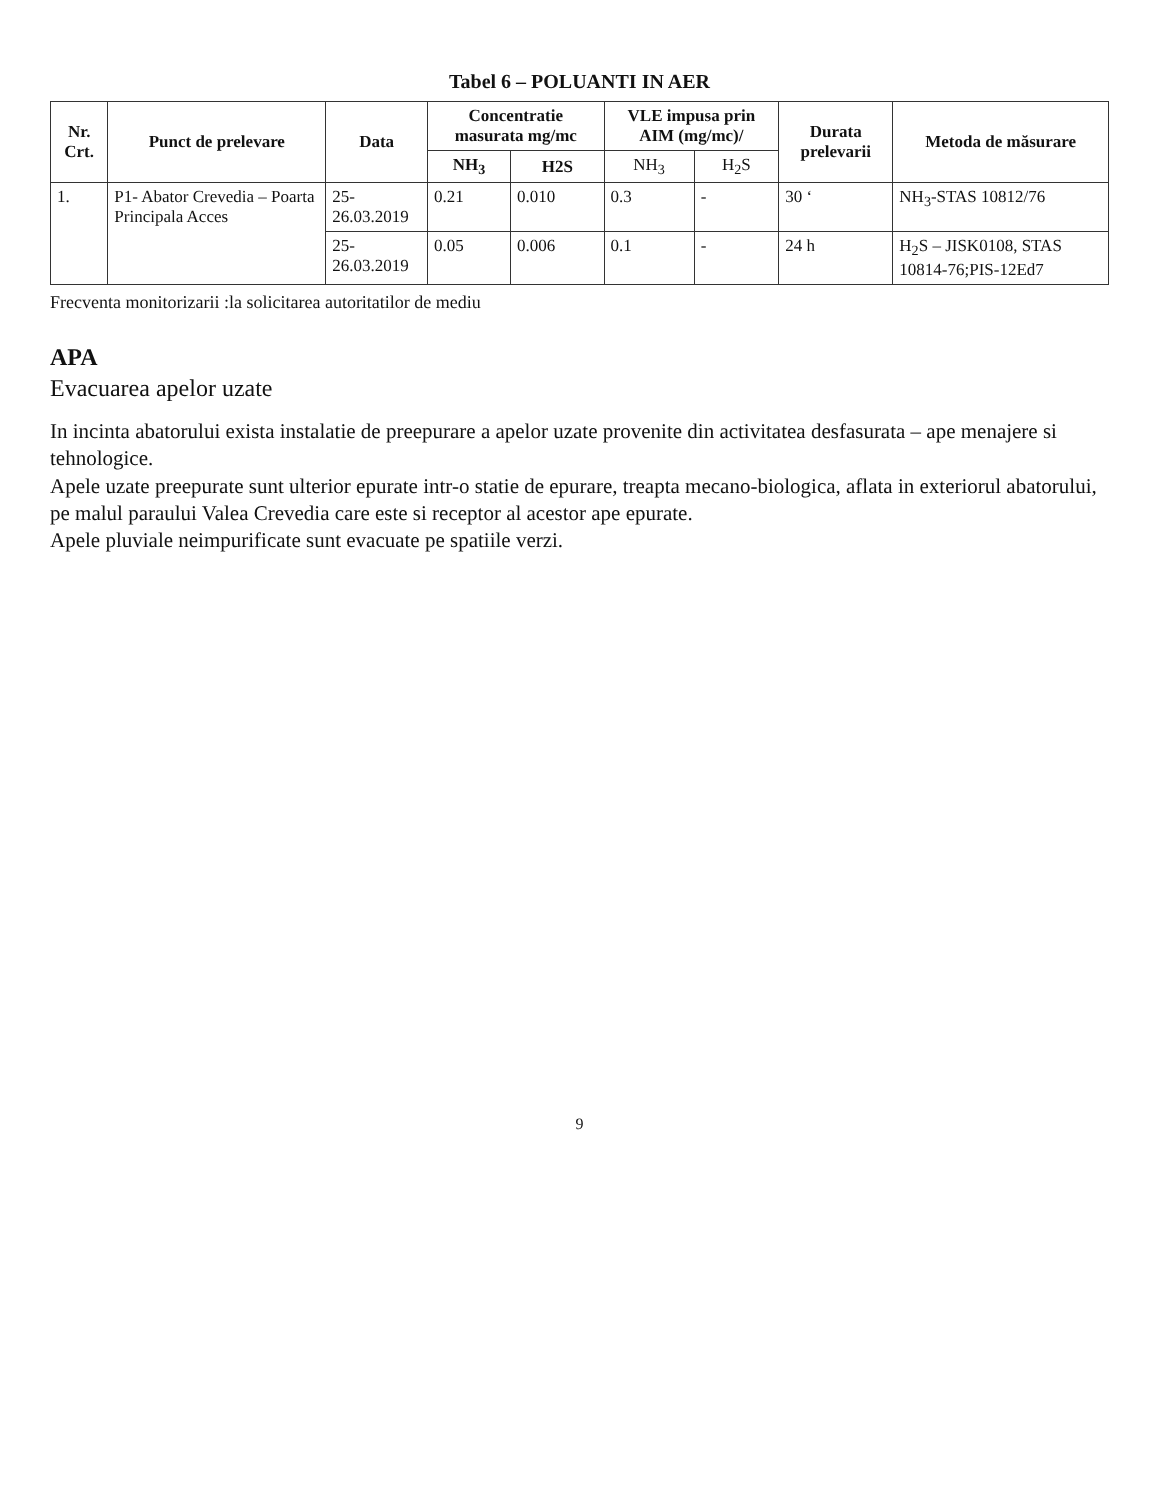Tabel 6 – POLUANTI IN AER
| Nr. Crt. | Punct de prelevare | Data | Concentratie masurata mg/mc | | VLE impusa prin AIM (mg/mc)/ | | Durata prelevarii | Metoda de măsurare |
| --- | --- | --- | --- | --- | --- | --- | --- | --- |
| | | | NH<sub>3</sub> | H2S | NH<sub>3</sub> | H<sub>2</sub>S | | |
| 1. | P1- Abator Crevedia – Poarta Principala Acces | 25-26.03.2019 | 0.21 | 0.010 | 0.3 | - | 30 ‘ | NH<sub>3</sub>-STAS 10812/76 |
| | | 25-26.03.2019 | 0.05 | 0.006 | 0.1 | - | 24 h | H<sub>2</sub>S – JISK0108, STAS 10814-76;PIS-12Ed7 |
Frecventa monitorizarii :la solicitarea autoritatilor de mediu
APA
Evacuarea apelor uzate
In incinta abatorului exista instalatie de preepurare a apelor uzate provenite din activitatea desfasurata – ape menajere si tehnologice.
Apele uzate preepurate sunt ulterior epurate intr-o statie de epurare, treapta mecano-biologica, aflata in exteriorul abatorului, pe malul paraului Valea Crevedia care este si receptor al acestor ape epurate.
Apele pluviale neimpurificate sunt evacuate pe spatiile verzi.
9